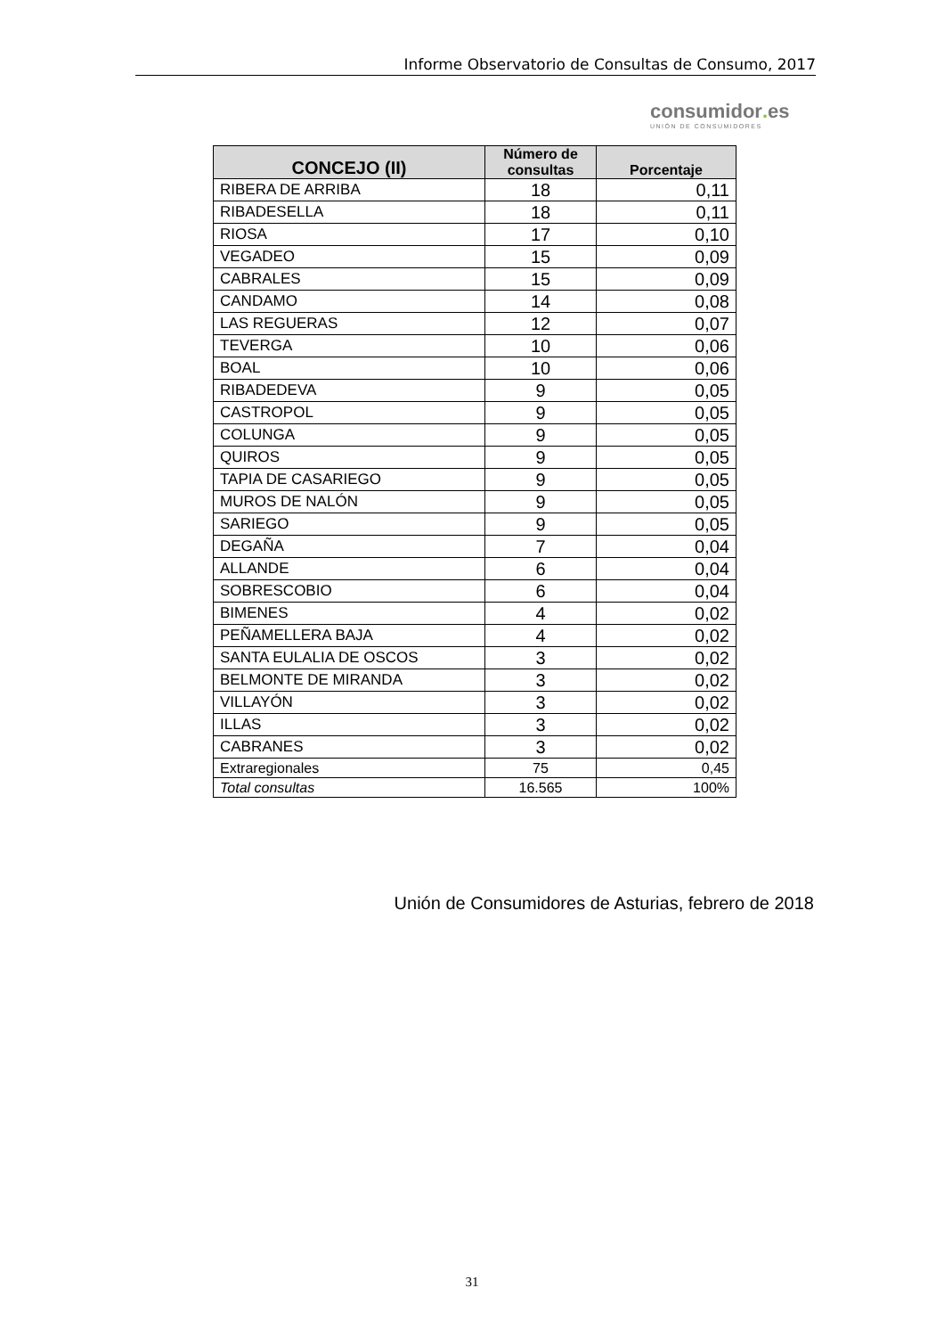Informe Observatorio de Consultas de Consumo, 2017
consumidor. es
UNIÓN DE CONSUMIDORES
| CONCEJO (II) | Número de consultas | Porcentaje |
| --- | --- | --- |
| RIBERA DE ARRIBA | 18 | 0,11 |
| RIBADESELLA | 18 | 0,11 |
| RIOSA | 17 | 0,10 |
| VEGADEO | 15 | 0,09 |
| CABRALES | 15 | 0,09 |
| CANDAMO | 14 | 0,08 |
| LAS REGUERAS | 12 | 0,07 |
| TEVERGA | 10 | 0,06 |
| BOAL | 10 | 0,06 |
| RIBADEDEVA | 9 | 0,05 |
| CASTROPOL | 9 | 0,05 |
| COLUNGA | 9 | 0,05 |
| QUIROS | 9 | 0,05 |
| TAPIA DE CASARIEGO | 9 | 0,05 |
| MUROS DE NALÓN | 9 | 0,05 |
| SARIEGO | 9 | 0,05 |
| DEGAÑA | 7 | 0,04 |
| ALLANDE | 6 | 0,04 |
| SOBRESCOBIO | 6 | 0,04 |
| BIMENES | 4 | 0,02 |
| PEÑAMELLERA BAJA | 4 | 0,02 |
| SANTA EULALIA DE OSCOS | 3 | 0,02 |
| BELMONTE DE MIRANDA | 3 | 0,02 |
| VILLAYÓN | 3 | 0,02 |
| ILLAS | 3 | 0,02 |
| CABRANES | 3 | 0,02 |
| Extraregionales | 75 | 0,45 |
| Total consultas | 16.565 | 100% |
Unión de Consumidores de Asturias, febrero de 2018
31